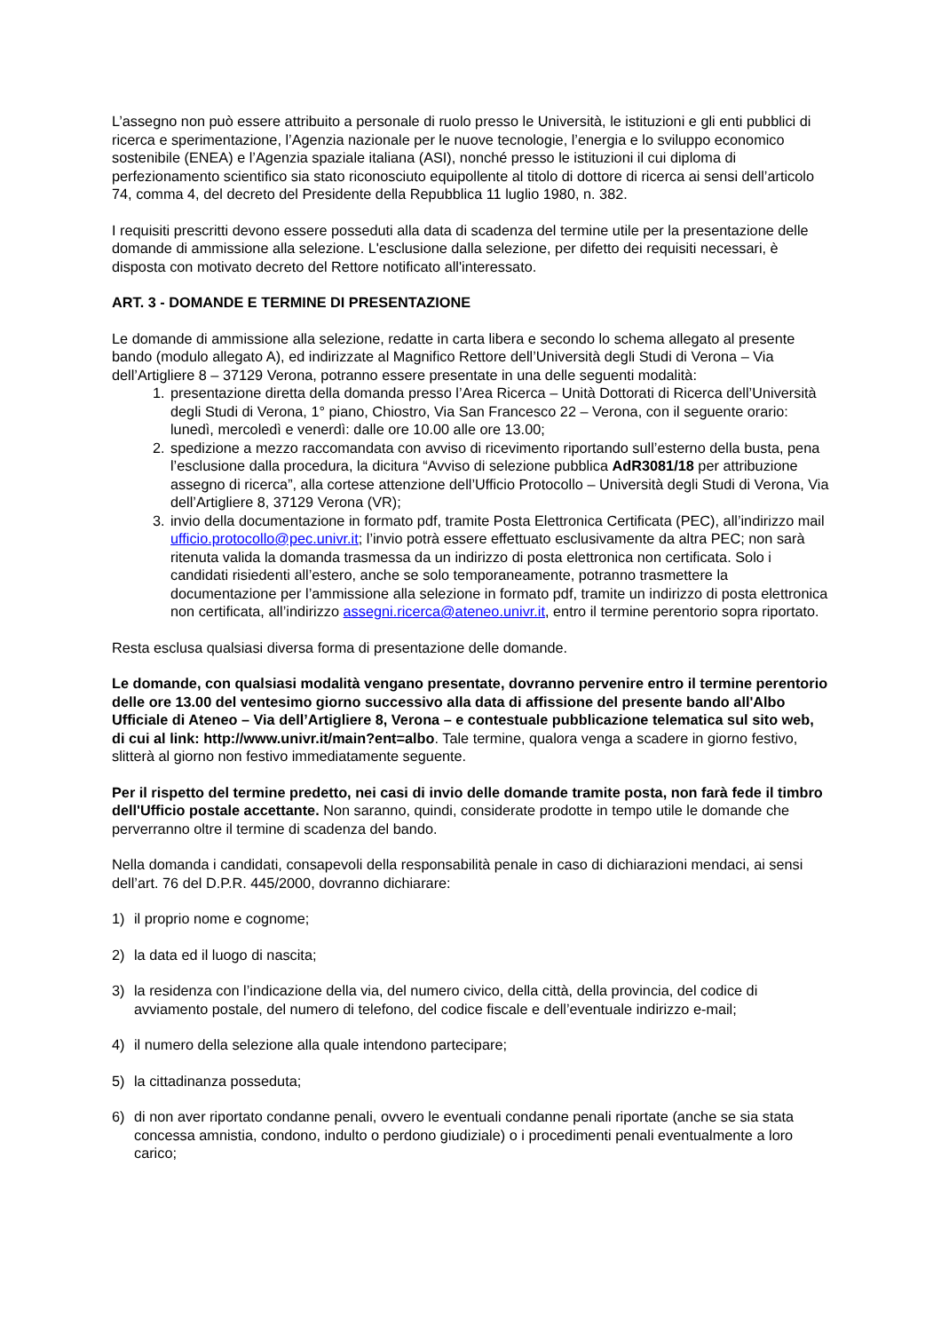L’assegno non può essere attribuito a personale di ruolo presso le Università, le istituzioni e gli enti pubblici di ricerca e sperimentazione, l’Agenzia nazionale per le nuove tecnologie, l’energia e lo sviluppo economico sostenibile (ENEA) e l’Agenzia spaziale italiana (ASI), nonché presso le istituzioni il cui diploma di perfezionamento scientifico sia stato riconosciuto equipollente al titolo di dottore di ricerca ai sensi dell’articolo 74, comma 4, del decreto del Presidente della Repubblica 11 luglio 1980, n. 382.
I requisiti prescritti devono essere posseduti alla data di scadenza del termine utile per la presentazione delle domande di ammissione alla selezione. L'esclusione dalla selezione, per difetto dei requisiti necessari, è disposta con motivato decreto del Rettore notificato all'interessato.
ART. 3 - DOMANDE E TERMINE DI PRESENTAZIONE
Le domande di ammissione alla selezione, redatte in carta libera e secondo lo schema allegato al presente bando (modulo allegato A), ed indirizzate al Magnifico Rettore dell’Università degli Studi di Verona – Via dell’Artigliere 8 – 37129 Verona, potranno essere presentate in una delle seguenti modalità:
1. presentazione diretta della domanda presso l’Area Ricerca – Unità Dottorati di Ricerca dell’Università degli Studi di Verona, 1° piano, Chiostro, Via San Francesco 22 – Verona, con il seguente orario:
lunedì, mercoledì e venerdì: dalle ore 10.00 alle ore 13.00;
2. spedizione a mezzo raccomandata con avviso di ricevimento riportando sull’esterno della busta, pena l’esclusione dalla procedura, la dicitura “Avviso di selezione pubblica AdR3081/18 per attribuzione assegno di ricerca”, alla cortese attenzione dell’Ufficio Protocollo – Università degli Studi di Verona, Via dell’Artigliere 8, 37129 Verona (VR);
3. invio della documentazione in formato pdf, tramite Posta Elettronica Certificata (PEC), all’indirizzo mail ufficio.protocollo@pec.univr.it; l’invio potrà essere effettuato esclusivamente da altra PEC; non sarà ritenuta valida la domanda trasmessa da un indirizzo di posta elettronica non certificata. Solo i candidati risiedenti all’estero, anche se solo temporaneamente, potranno trasmettere la documentazione per l’ammissione alla selezione in formato pdf, tramite un indirizzo di posta elettronica non certificata, all’indirizzo assegni.ricerca@ateneo.univr.it, entro il termine perentorio sopra riportato.
Resta esclusa qualsiasi diversa forma di presentazione delle domande.
Le domande, con qualsiasi modalità vengano presentate, dovranno pervenire entro il termine perentorio delle ore 13.00 del ventesimo giorno successivo alla data di affissione del presente bando all'Albo Ufficiale di Ateneo – Via dell’Artigliere 8, Verona – e contestuale pubblicazione telematica sul sito web, di cui al link: http://www.univr.it/main?ent=albo. Tale termine, qualora venga a scadere in giorno festivo, slitterà al giorno non festivo immediatamente seguente.
Per il rispetto del termine predetto, nei casi di invio delle domande tramite posta, non farà fede il timbro dell'Ufficio postale accettante. Non saranno, quindi, considerate prodotte in tempo utile le domande che perverranno oltre il termine di scadenza del bando.
Nella domanda i candidati, consapevoli della responsabilità penale in caso di dichiarazioni mendaci, ai sensi dell’art. 76 del D.P.R. 445/2000, dovranno dichiarare:
1) il proprio nome e cognome;
2) la data ed il luogo di nascita;
3) la residenza con l’indicazione della via, del numero civico, della città, della provincia, del codice di avviamento postale, del numero di telefono, del codice fiscale e dell’eventuale indirizzo e-mail;
4) il numero della selezione alla quale intendono partecipare;
5) la cittadinanza posseduta;
6) di non aver riportato condanne penali, ovvero le eventuali condanne penali riportate (anche se sia stata concessa amnistia, condono, indulto o perdono giudiziale) o i procedimenti penali eventualmente a loro carico;